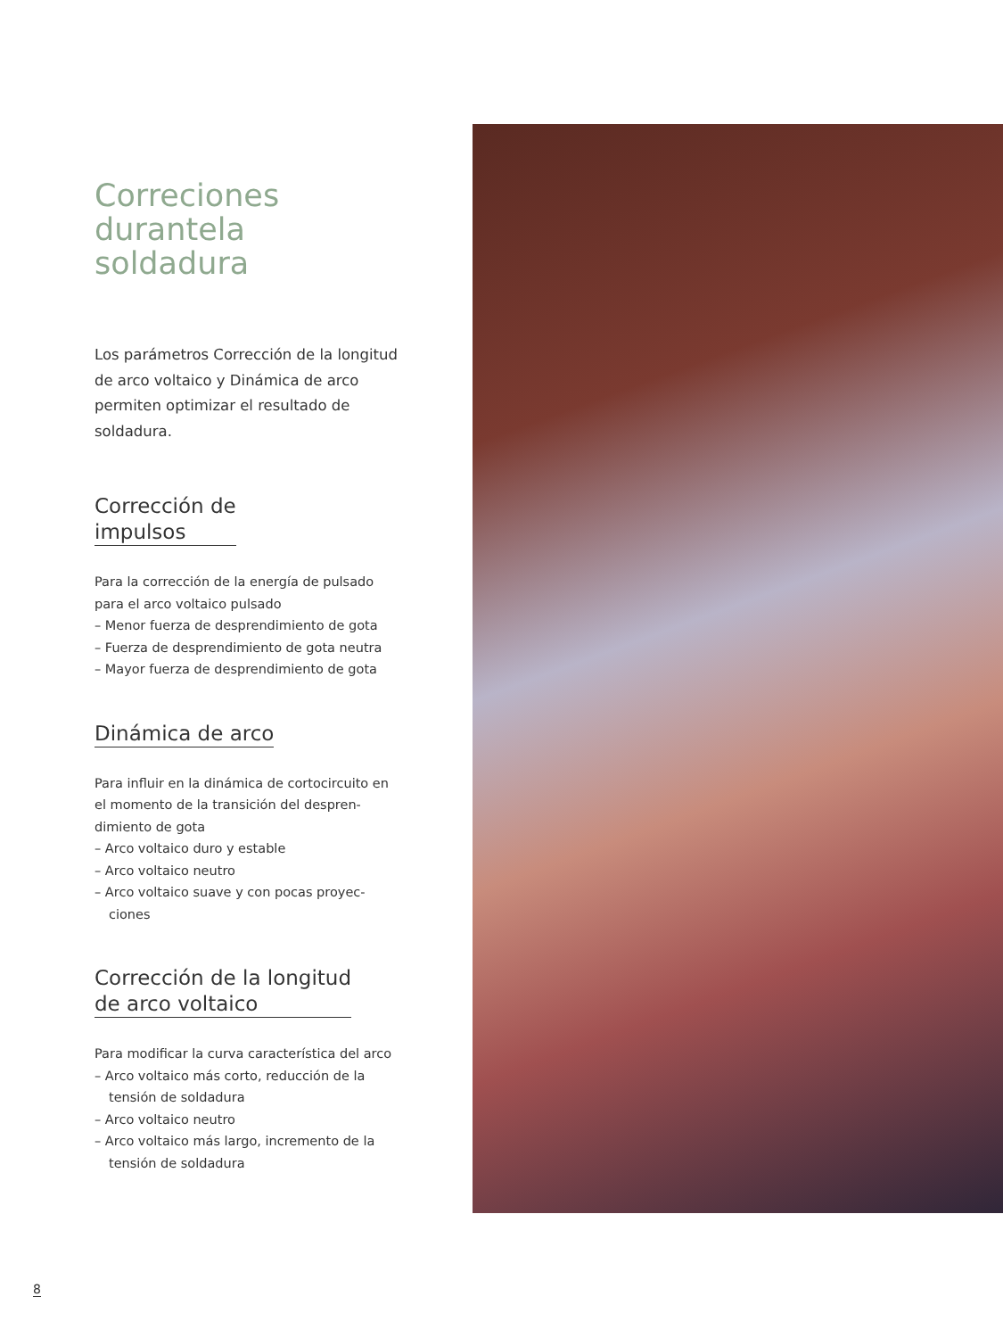Correciones
durantela soldadura
Los parámetros Corrección de la longitud de arco voltaico y Dinámica de arco permiten optimizar el resultado de soldadura.
Corrección de
impulsos
Para la corrección de la energía de pulsado para el arco voltaico pulsado
– Menor fuerza de desprendimiento de gota
– Fuerza de desprendimiento de gota neutra
– Mayor fuerza de desprendimiento de gota
Dinámica de arco
Para influir en la dinámica de cortocircuito en el momento de la transición del despren-dimiento de gota
– Arco voltaico duro y estable
– Arco voltaico neutro
– Arco voltaico suave y con pocas proyec-ciones
Corrección de la longitud
de arco voltaico
Para modificar la curva característica del arco
– Arco voltaico más corto, reducción de la tensión de soldadura
– Arco voltaico neutro
– Arco voltaico más largo, incremento de la tensión de soldadura
8